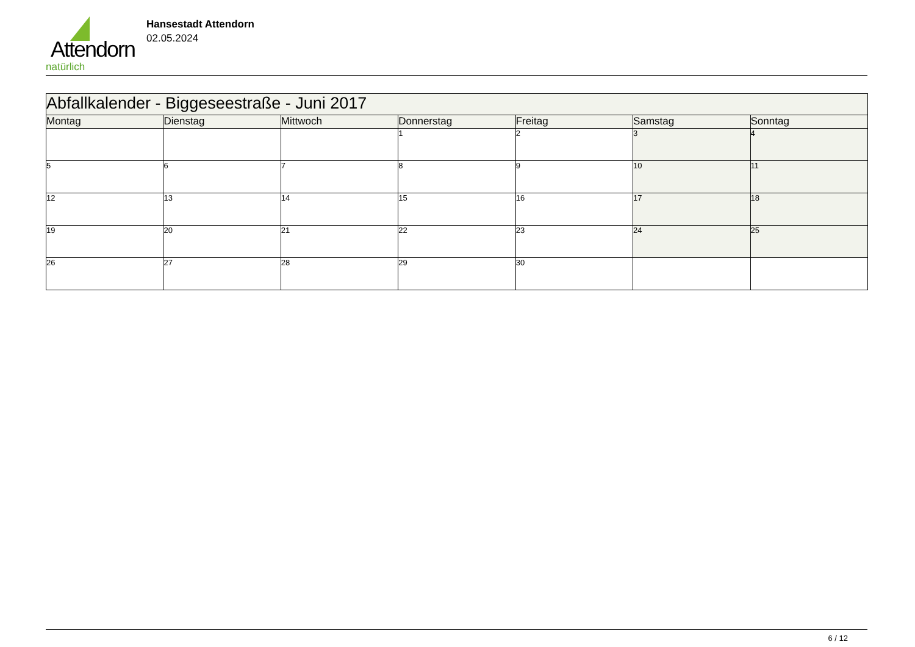Attendorn
natürlich
Hansestadt Attendorn
02.05.2024
| Abfallkalender - Biggeseestraße - Juni 2017 | | | | | | |
| Montag | Dienstag | Mittwoch | Donnerstag | Freitag | Samstag | Sonntag |
| | | | 1 | 2 | 3 | 4 |
| 5 | 6 | 7 | 8 | 9 | 10 | 11 |
| 12 | 13 | 14 | 15 | 16 | 17 | 18 |
| 19 | 20 | 21 | 22 | 23 | 24 | 25 |
| 26 | 27 | 28 | 29 | 30 | | |
6 / 12